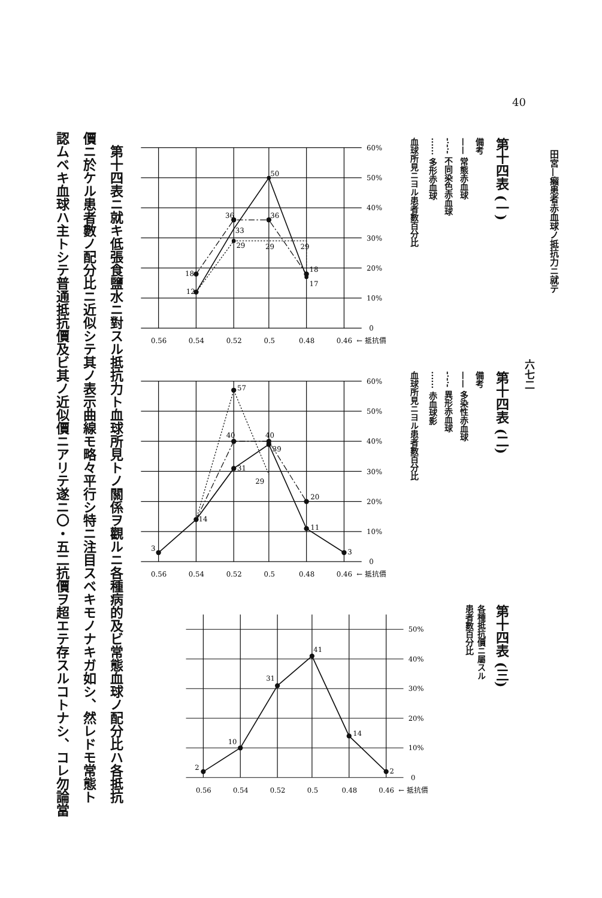40
田宮—癩患者赤血球ノ抵抗力ニ就テ
六七二
第十四表 (一)
備考
—— 常態赤血球
-·-·- 不同染色赤血球
······ 多形赤血球
血球所見ニヨル患者數百分比
12
18
36
36
33
29
29
29
50
18
17
60%
50%
40%
30%
20%
10%
0
0.56
0.54
0.52
0.5
0.48
0.46
← 抵抗價
第十四表 (二)
備考
—— 多染性赤血球
-·-·- 異形赤血球
······ 赤血球影
血球所見ニヨル患者數百分比
3
14
31
39
11
3
40
40
20
57
29
60%
50%
40%
30%
20%
10%
0
0.56
0.54
0.52
0.5
0.48
0.46
← 抵抗價
第十四表 (三)
各種抵抗價ニ屬スル
患者數百分比
2
10
31
41
14
2
50%
40%
30%
20%
10%
0
0.56
0.54
0.52
0.5
0.48
0.46
← 抵抗價
　第十四表ニ就キ低張食鹽水ニ對スル抵抗力ト血球所見トノ關係ヲ觀ルニ各種病的及ビ常態血球ノ配分比ハ各抵抗
價ニ於ケル患者數ノ配分比ニ近似シテ其ノ表示曲線モ略々平行シ特ニ注目スベキモノナキガ如シ、然レドモ常態ト
認ムベキ血球ハ主トシテ普通抵抗價及ビ其ノ近似價ニアリテ遂ニ〇・五二抗價ヲ超エテ存スルコトナシ、コレ勿論當